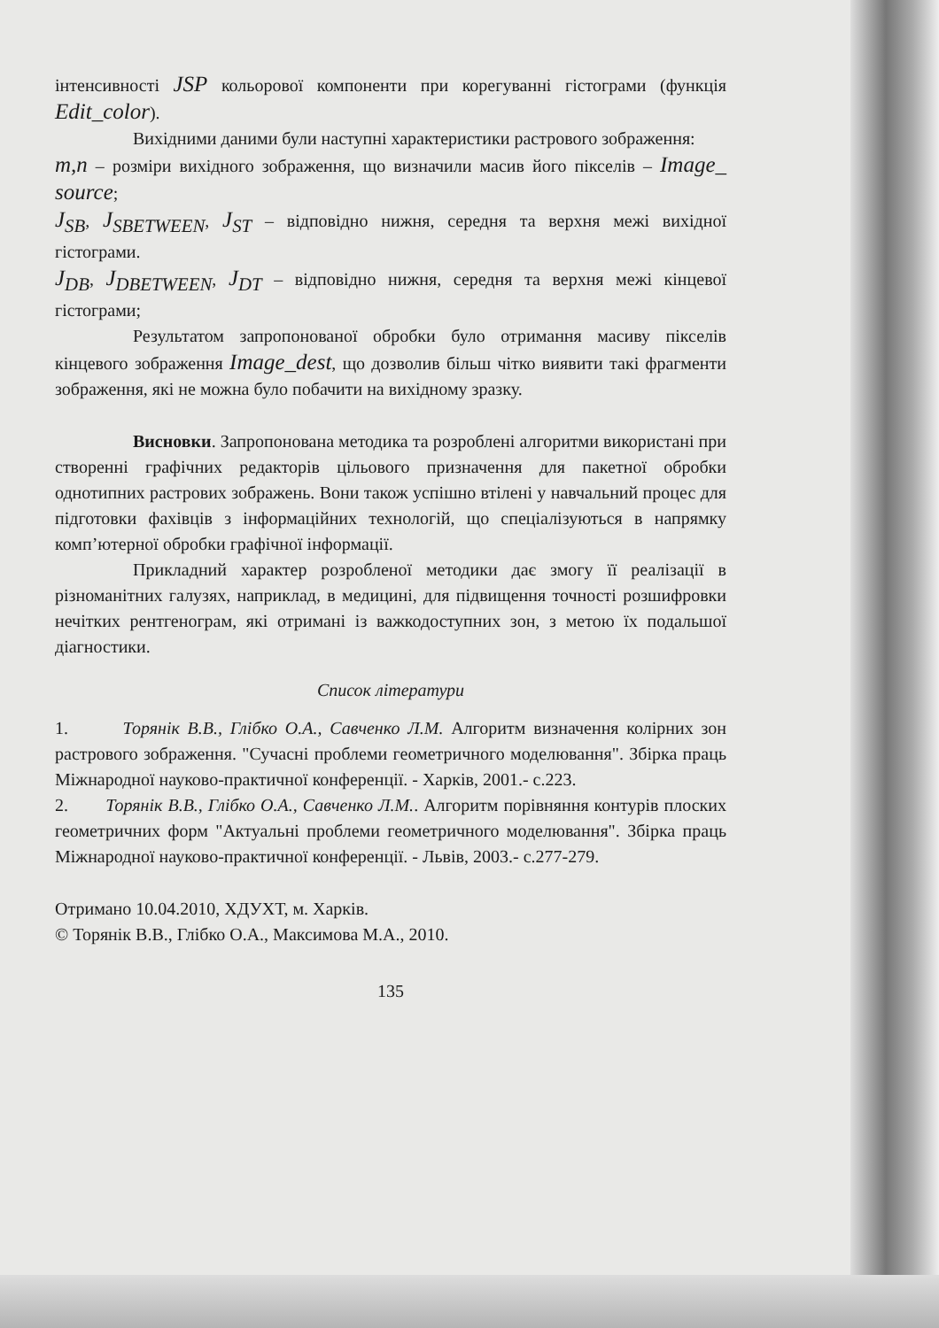інтенсивності JSP кольорової компоненти при корегуванні гістограми (функція Edit_color).
Вихідними даними були наступні характеристики растрового зображення:
m,n – розміри вихідного зображення, що визначили масив його пікселів – Image_ source;
J<sub>SB</sub>, J<sub>SBETWEEN</sub>, J<sub>ST</sub> – відповідно нижня, середня та верхня межі вихідної гістограми.
J<sub>DB</sub>, J<sub>DBETWEEN</sub>, J<sub>DT</sub> – відповідно нижня, середня та верхня межі кінцевої гістограми;
Результатом запропонованої обробки було отримання масиву пікселів кінцевого зображення Image_dest, що дозволив більш чітко виявити такі фрагменти зображення, які не можна було побачити на вихідному зразку.
Висновки. Запропонована методика та розроблені алгоритми використані при створенні графічних редакторів цільового призначення для пакетної обробки однотипних растрових зображень. Вони також успішно втілені у навчальний процес для підготовки фахівців з інформаційних технологій, що спеціалізуються в напрямку комп’ютерної обробки графічної інформації.
Прикладний характер розробленої методики дає змогу її реалізації в різноманітних галузях, наприклад, в медицині, для підвищення точності розшифровки нечітких рентгенограм, які отримані із важкодоступних зон, з метою їх подальшої діагностики.
Список літератури
1. Торянік В.В., Глібко О.А., Савченко Л.М. Алгоритм визначення колірних зон растрового зображення. "Сучасні проблеми геометричного моделювання". Збірка праць Міжнародної науково-практичної конференції. - Харків, 2001.- с.223.
2. Торянік В.В., Глібко О.А., Савченко Л.М.. Алгоритм порівняння контурів плоских геометричних форм "Актуальні проблеми геометричного моделювання". Збірка праць Міжнародної науково-практичної конференції. - Львів, 2003.- с.277-279.
Отримано 10.04.2010, ХДУХТ, м. Харків.
© Торянік В.В., Глібко О.А., Максимова М.А., 2010.
135